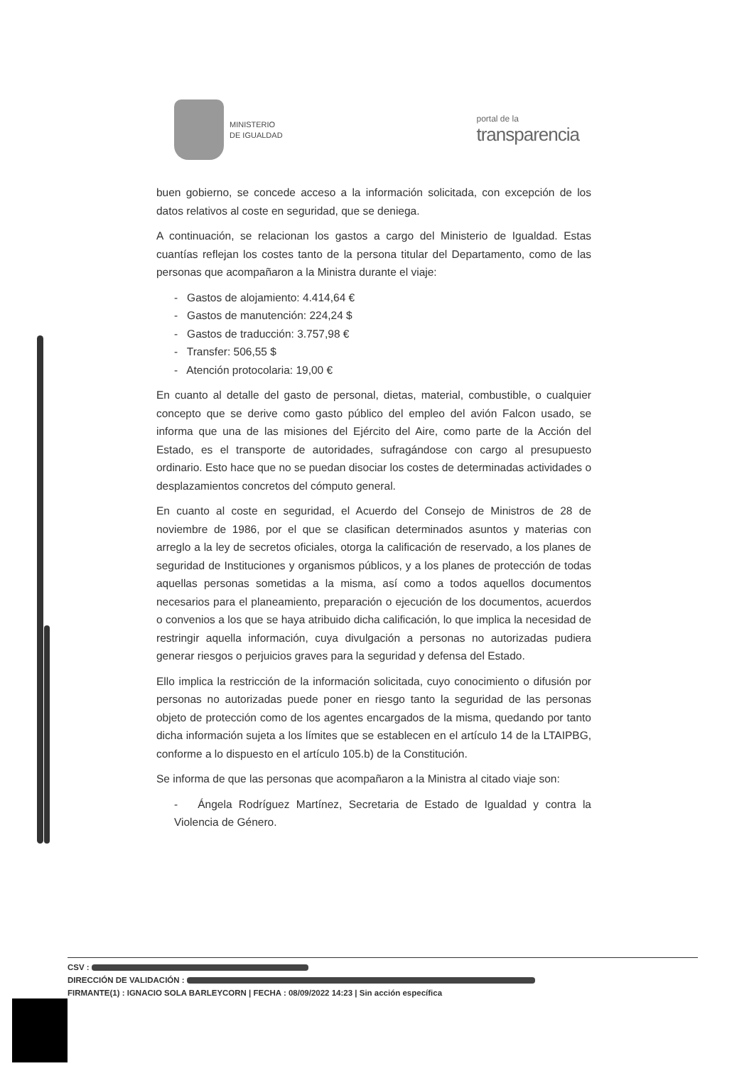MINISTERIO
DE IGUALDAD
portal de la
transparencia
buen gobierno, se concede acceso a la información solicitada, con excepción de los datos relativos al coste en seguridad, que se deniega.
A continuación, se relacionan los gastos a cargo del Ministerio de Igualdad. Estas cuantías reflejan los costes tanto de la persona titular del Departamento, como de las personas que acompañaron a la Ministra durante el viaje:
- Gastos de alojamiento: 4.414,64 €
- Gastos de manutención: 224,24 $
- Gastos de traducción: 3.757,98 €
- Transfer: 506,55 $
- Atención protocolaria: 19,00 €
En cuanto al detalle del gasto de personal, dietas, material, combustible, o cualquier concepto que se derive como gasto público del empleo del avión Falcon usado, se informa que una de las misiones del Ejército del Aire, como parte de la Acción del Estado, es el transporte de autoridades, sufragándose con cargo al presupuesto ordinario. Esto hace que no se puedan disociar los costes de determinadas actividades o desplazamientos concretos del cómputo general.
En cuanto al coste en seguridad, el Acuerdo del Consejo de Ministros de 28 de noviembre de 1986, por el que se clasifican determinados asuntos y materias con arreglo a la ley de secretos oficiales, otorga la calificación de reservado, a los planes de seguridad de Instituciones y organismos públicos, y a los planes de protección de todas aquellas personas sometidas a la misma, así como a todos aquellos documentos necesarios para el planeamiento, preparación o ejecución de los documentos, acuerdos o convenios a los que se haya atribuido dicha calificación, lo que implica la necesidad de restringir aquella información, cuya divulgación a personas no autorizadas pudiera generar riesgos o perjuicios graves para la seguridad y defensa del Estado.
Ello implica la restricción de la información solicitada, cuyo conocimiento o difusión por personas no autorizadas puede poner en riesgo tanto la seguridad de las personas objeto de protección como de los agentes encargados de la misma, quedando por tanto dicha información sujeta a los límites que se establecen en el artículo 14 de la LTAIPBG, conforme a lo dispuesto en el artículo 105.b) de la Constitución.
Se informa de que las personas que acompañaron a la Ministra al citado viaje son:
- Ángela Rodríguez Martínez, Secretaria de Estado de Igualdad y contra la Violencia de Género.
CSV :
DIRECCIÓN DE VALIDACIÓN :
FIRMANTE(1) : IGNACIO SOLA BARLEYCORN | FECHA : 08/09/2022 14:23 | Sin acción específica